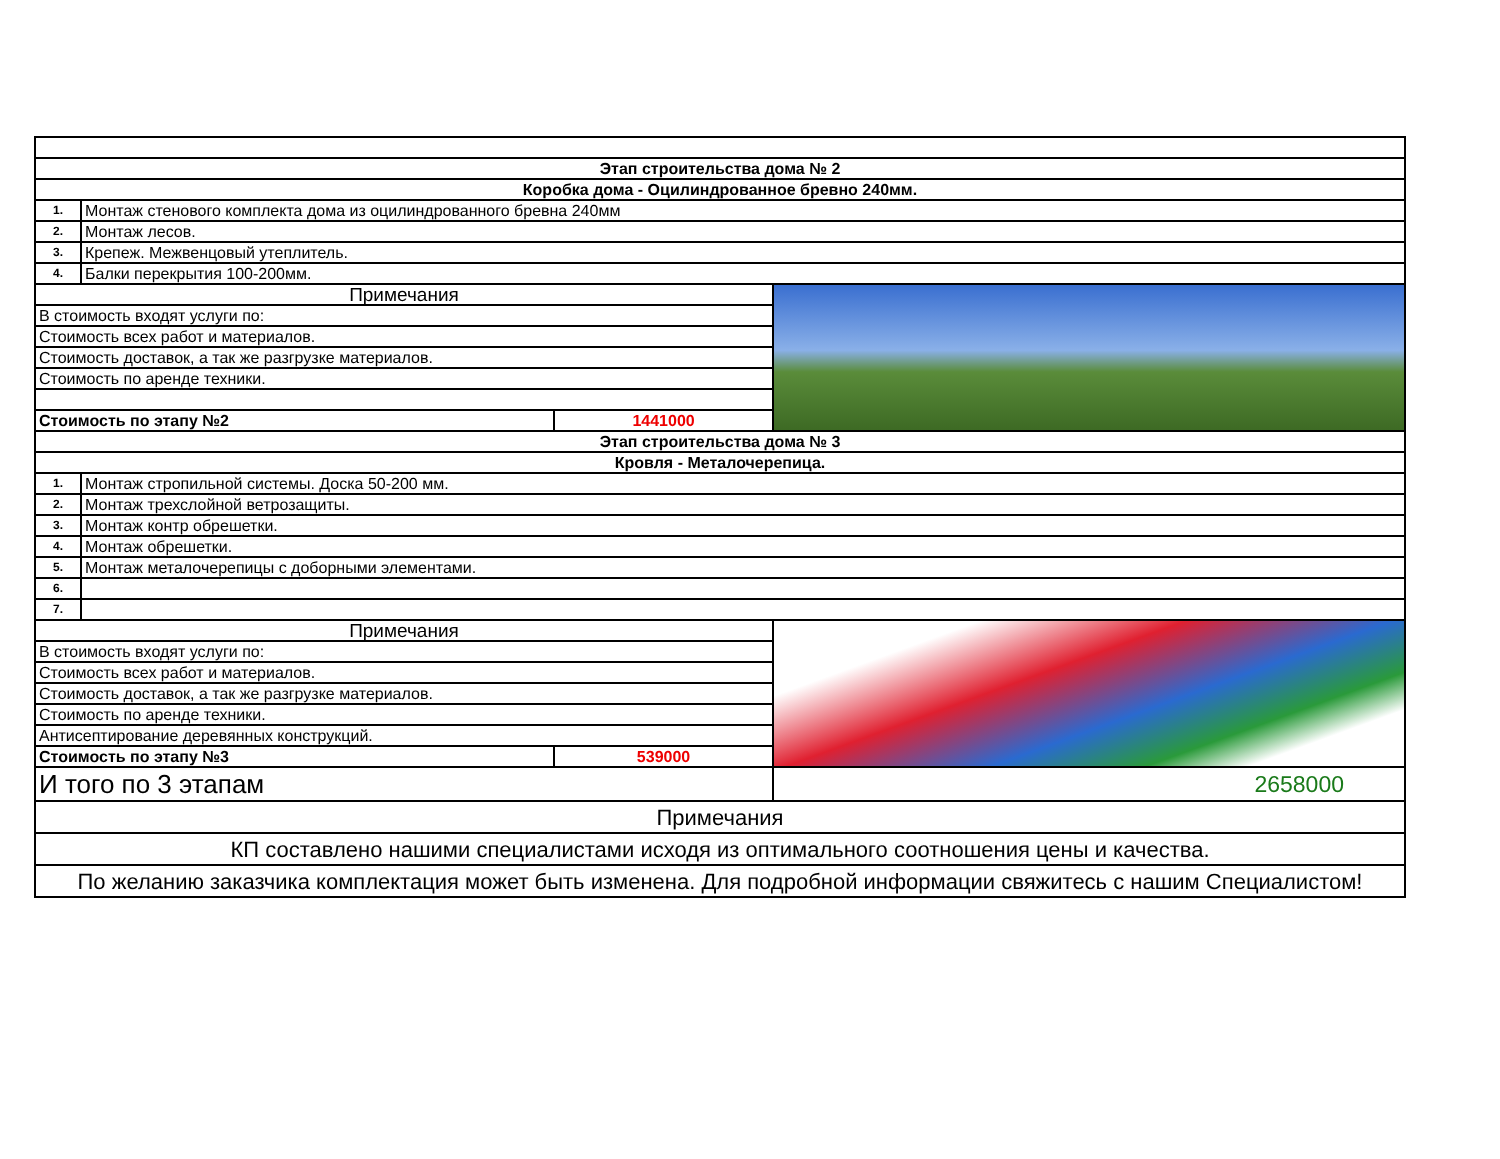| Этап строительства дома № 2 | | | |
| Коробка дома - Оцилиндрованное бревно 240мм. | | | |
| 1. | Монтаж стенового комплекта дома из оцилиндрованного бревна 240мм | | |
| 2. | Монтаж лесов. | | |
| 3. | Крепеж. Межвенцовый утеплитель. | | |
| 4. | Балки перекрытия 100-200мм. | | |
| Примечания | | | |
| В стоимость входят услуги по: | | | |
| Стоимость всех работ и материалов. | | | |
| Стоимость доставок, а так же разгрузке материалов. | | | |
| Стоимость по аренде техники. | | | |
| Стоимость по этапу №2 | | 1441000 | |
| Этап строительства дома № 3 | | | |
| Кровля - Металочерепица. | | | |
| 1. | Монтаж стропильной системы. Доска 50-200 мм. | | |
| 2. | Монтаж трехслойной ветрозащиты. | | |
| 3. | Монтаж контр обрешетки. | | |
| 4. | Монтаж обрешетки. | | |
| 5. | Монтаж металочерепицы с доборными элементами. | | |
| 6. | | | |
| 7. | | | |
| Примечания | | | |
| В стоимость входят услуги по: | | | |
| Стоимость всех работ и материалов. | | | |
| Стоимость доставок, а так же разгрузке материалов. | | | |
| Стоимость по аренде техники. | | | |
| Антисептирование деревянных конструкций. | | | |
| Стоимость по этапу №3 | | 539000 | |
| И того по 3 этапам | | | 2658000 |
| Примечания | | | |
| КП составлено нашими специалистами исходя из оптимального соотношения цены и качества. | | | |
| По желанию заказчика комплектация может быть изменена. Для подробной информации свяжитесь с нашим Специалистом! | | | |